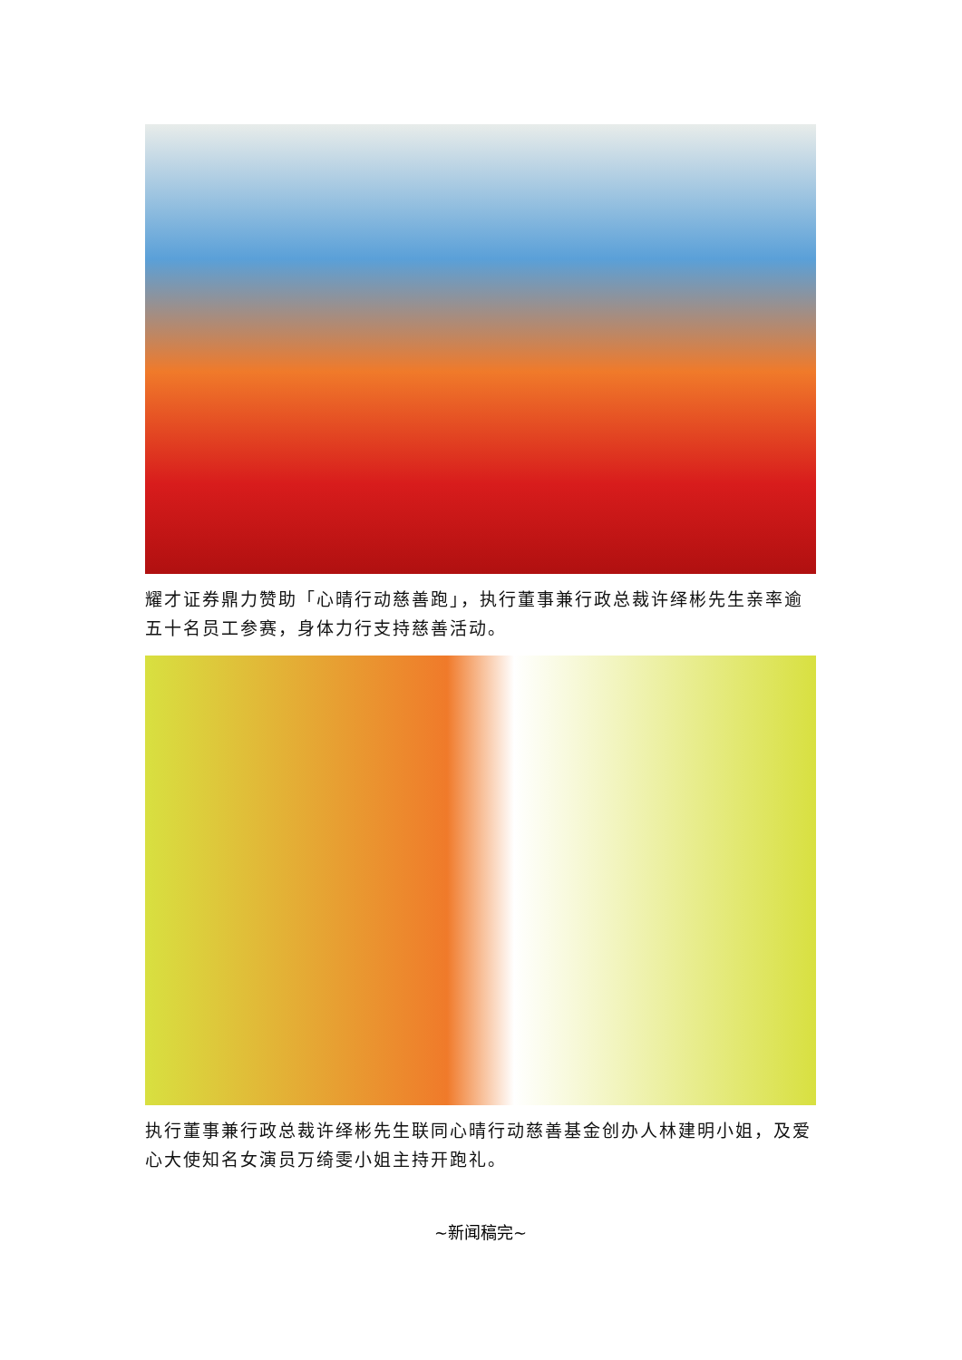耀才证券鼎力赞助「心晴行动慈善跑」，执行董事兼行政总裁许绎彬先生亲率逾五十名员工参赛，身体力行支持慈善活动。
执行董事兼行政总裁许绎彬先生联同心晴行动慈善基金创办人林建明小姐，及爱心大使知名女演员万绮雯小姐主持开跑礼。
~新闻稿完~